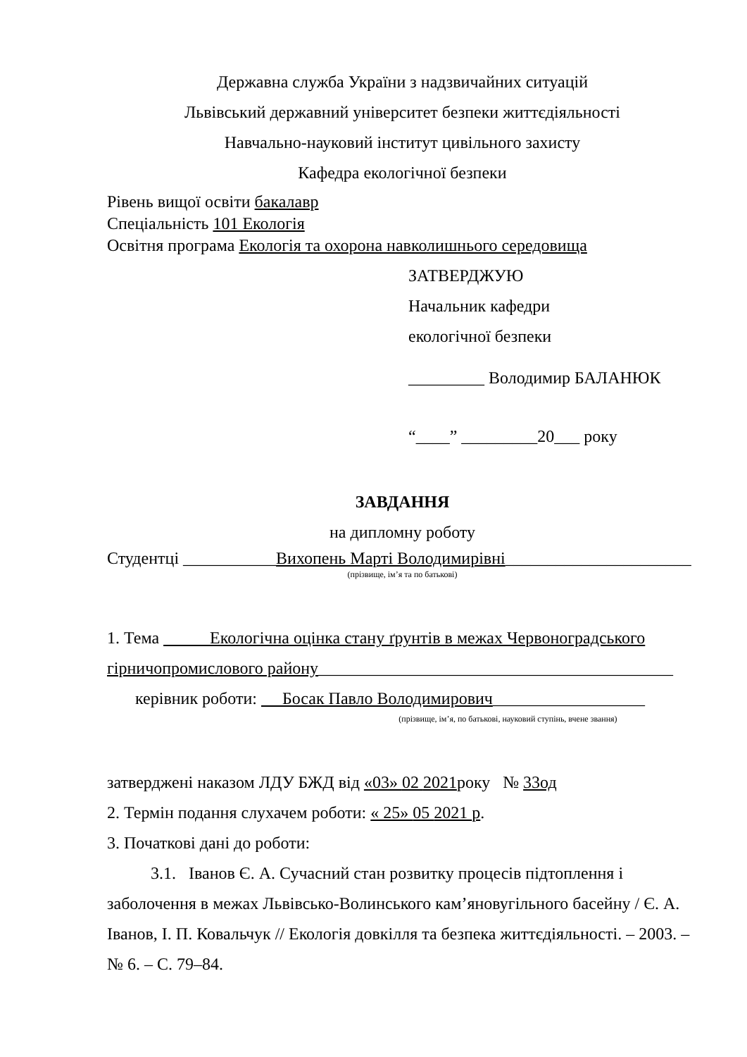Державна служба України з надзвичайних ситуацій
Львівський державний університет безпеки життєдіяльності
Навчально-науковий інститут цивільного захисту
Кафедра екологічної безпеки
Рівень вищої освіти бакалавр
Спеціальність 101 Екологія
Освітня програма Екологія та охорона навколишнього середовища
ЗАТВЕРДЖУЮ
Начальник кафедри
екологічної безпеки
_________ Володимир БАЛАНЮК
“____” _________20___ року
ЗАВДАННЯ
на дипломну роботу
Студентці ___________Вихопень Марті Володимирівні______________________
(прізвище, ім’я та по батькові)
1. Тема Екологічна оцінка стану ґрунтів в межах Червоноградського
гірничопромислового району__________________________________________
керівник роботи: Босак Павло Володимирович__________________
(прізвище, ім’я, по батькові, науковий ступінь, вчене звання)
затверджені наказом ЛДУ БЖД від «03» 02 2021року № 33од
2. Термін подання слухачем роботи: « 25» 05 2021 р.
3. Початкові дані до роботи:
3.1. Іванов Є. А. Сучасний стан розвитку процесів підтоплення і заболочення в межах Львівсько-Волинського кам’яновугільного басейну / Є. А. Іванов, І. П. Ковальчук // Екологія довкілля та безпека життєдіяльності. – 2003. – № 6. – С. 79–84.